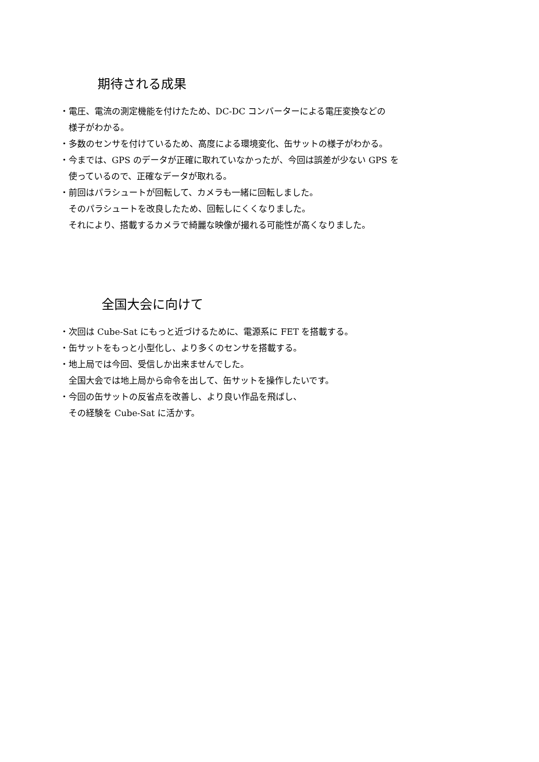期待される成果
・電圧、電流の測定機能を付けたため、DC-DC コンバーターによる電圧変換などの
様子がわかる。
・多数のセンサを付けているため、高度による環境変化、缶サットの様子がわかる。
・今までは、GPS のデータが正確に取れていなかったが、今回は誤差が少ない GPS を
使っているので、正確なデータが取れる。
・前回はパラシュートが回転して、カメラも一緒に回転しました。
そのパラシュートを改良したため、回転しにくくなりました。
それにより、搭載するカメラで綺麗な映像が撮れる可能性が高くなりました。
全国大会に向けて
・次回は Cube-Sat にもっと近づけるために、電源系に FET を搭載する。
・缶サットをもっと小型化し、より多くのセンサを搭載する。
・地上局では今回、受信しか出来ませんでした。
全国大会では地上局から命令を出して、缶サットを操作したいです。
・今回の缶サットの反省点を改善し、より良い作品を飛ばし、
その経験を Cube-Sat に活かす。